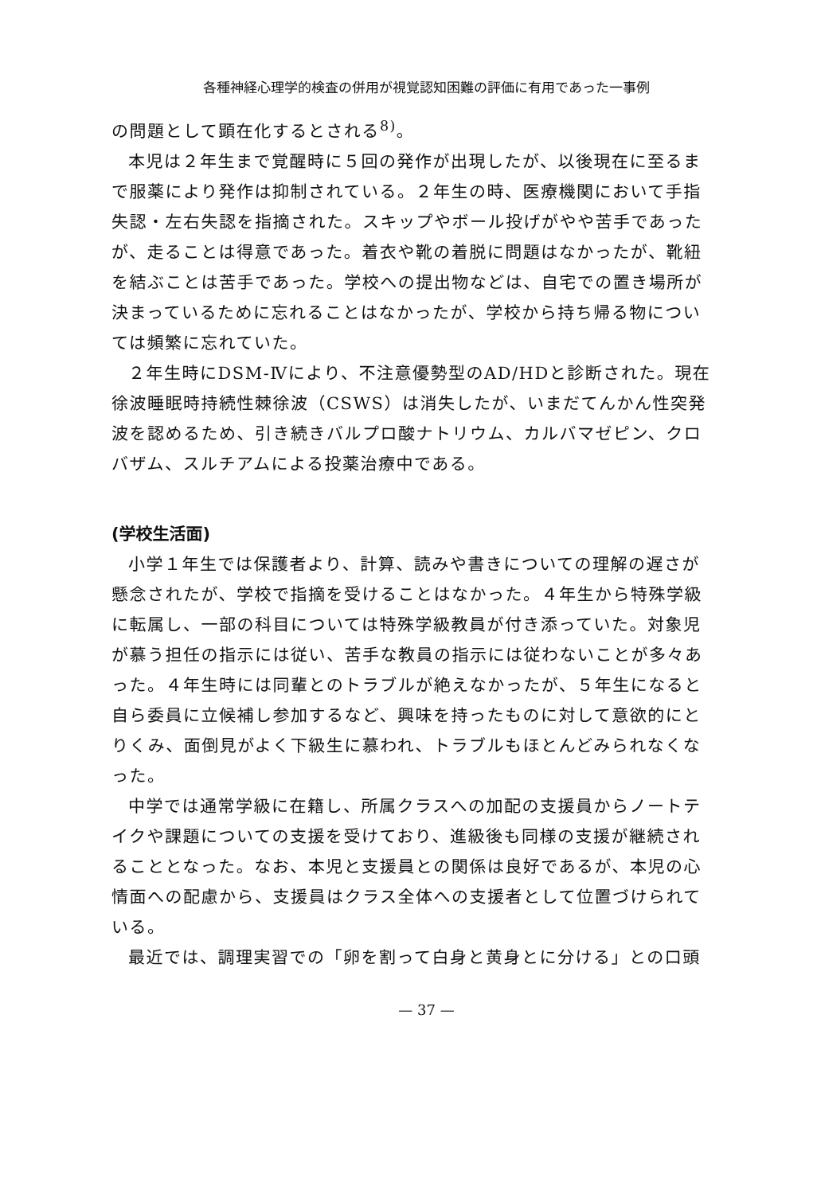各種神経心理学的検査の併用が視覚認知困難の評価に有用であった一事例
の問題として顕在化するとされる<sup>8)</sup>。
本児は２年生まで覚醒時に５回の発作が出現したが、以後現在に至るまで服薬により発作は抑制されている。２年生の時、医療機関において手指失認・左右失認を指摘された。スキップやボール投げがやや苦手であったが、走ることは得意であった。着衣や靴の着脱に問題はなかったが、靴紐を結ぶことは苦手であった。学校への提出物などは、自宅での置き場所が決まっているために忘れることはなかったが、学校から持ち帰る物については頻繁に忘れていた。
２年生時にDSM-Ⅳにより、不注意優勢型のAD/HDと診断された。現在徐波睡眠時持続性棘徐波（CSWS）は消失したが、いまだてんかん性突発波を認めるため、引き続きバルプロ酸ナトリウム、カルバマゼピン、クロバザム、スルチアムによる投薬治療中である。
(学校生活面)
小学１年生では保護者より、計算、読みや書きについての理解の遅さが懸念されたが、学校で指摘を受けることはなかった。４年生から特殊学級に転属し、一部の科目については特殊学級教員が付き添っていた。対象児が慕う担任の指示には従い、苦手な教員の指示には従わないことが多々あった。４年生時には同輩とのトラブルが絶えなかったが、５年生になると自ら委員に立候補し参加するなど、興味を持ったものに対して意欲的にとりくみ、面倒見がよく下級生に慕われ、トラブルもほとんどみられなくなった。
中学では通常学級に在籍し、所属クラスへの加配の支援員からノートテイクや課題についての支援を受けており、進級後も同様の支援が継続されることとなった。なお、本児と支援員との関係は良好であるが、本児の心情面への配慮から、支援員はクラス全体への支援者として位置づけられている。
最近では、調理実習での「卵を割って白身と黄身とに分ける」との口頭
— 37 —